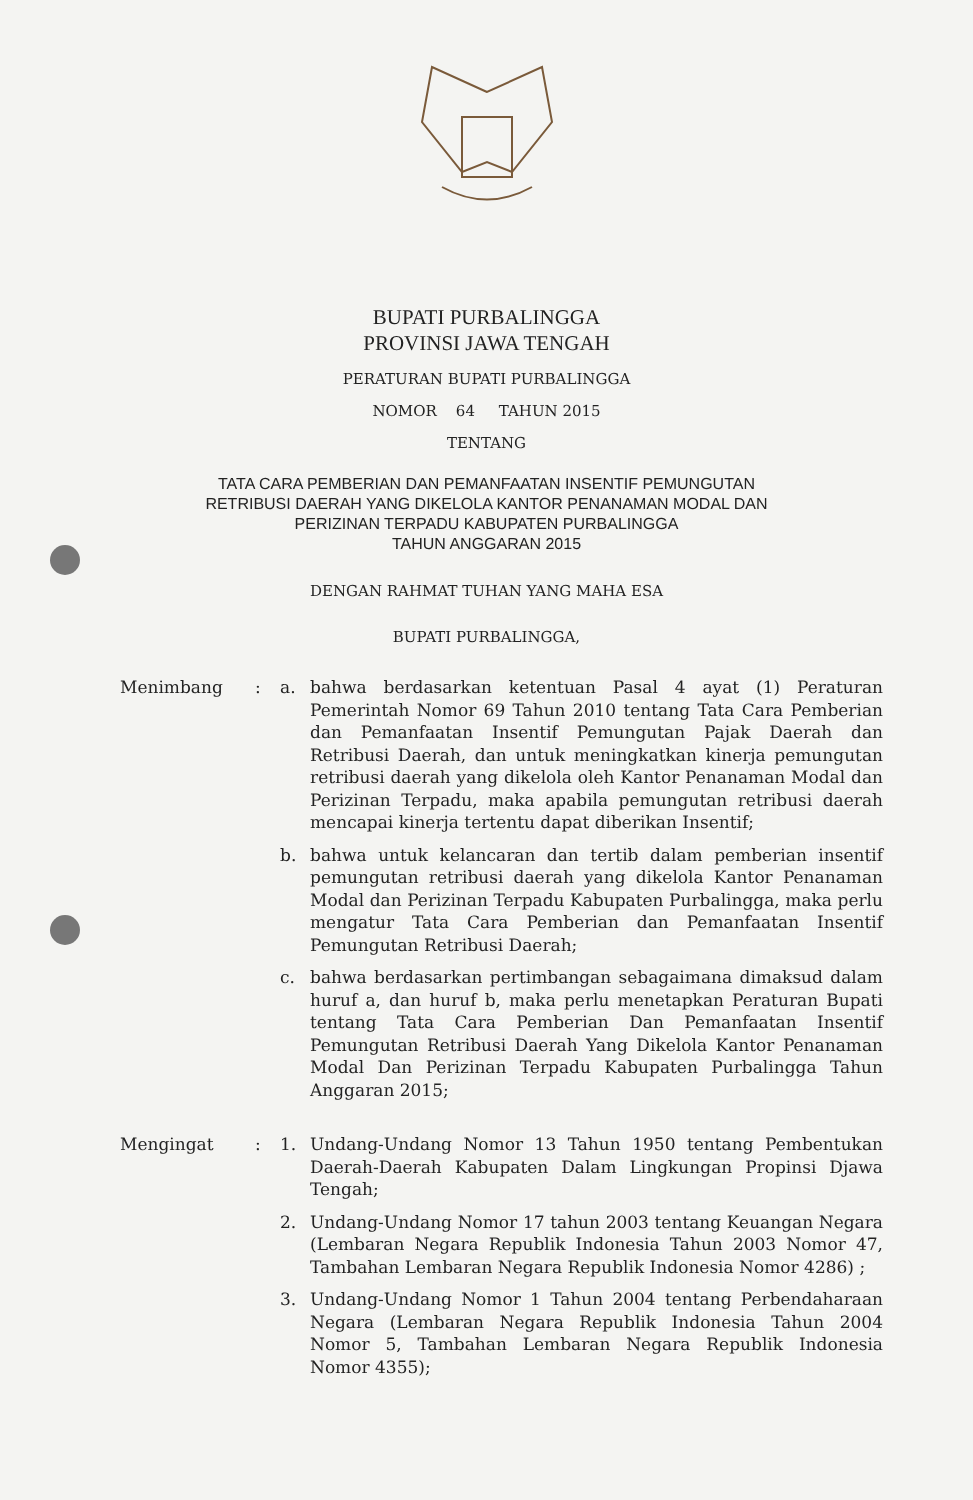BUPATI PURBALINGGA
PROVINSI JAWA TENGAH
PERATURAN BUPATI PURBALINGGA
NOMOR 64 TAHUN 2015
TENTANG
TATA CARA PEMBERIAN DAN PEMANFAATAN INSENTIF PEMUNGUTAN
RETRIBUSI DAERAH YANG DIKELOLA KANTOR PENANAMAN MODAL DAN
PERIZINAN TERPADU KABUPATEN PURBALINGGA
TAHUN ANGGARAN 2015
DENGAN RAHMAT TUHAN YANG MAHA ESA
BUPATI PURBALINGGA,
Menimbang : a. bahwa berdasarkan ketentuan Pasal 4 ayat (1) Peraturan Pemerintah Nomor 69 Tahun 2010 tentang Tata Cara Pemberian dan Pemanfaatan Insentif Pemungutan Pajak Daerah dan Retribusi Daerah, dan untuk meningkatkan kinerja pemungutan retribusi daerah yang dikelola oleh Kantor Penanaman Modal dan Perizinan Terpadu, maka apabila pemungutan retribusi daerah mencapai kinerja tertentu dapat diberikan Insentif;
b. bahwa untuk kelancaran dan tertib dalam pemberian insentif pemungutan retribusi daerah yang dikelola Kantor Penanaman Modal dan Perizinan Terpadu Kabupaten Purbalingga, maka perlu mengatur Tata Cara Pemberian dan Pemanfaatan Insentif Pemungutan Retribusi Daerah;
c. bahwa berdasarkan pertimbangan sebagaimana dimaksud dalam huruf a, dan huruf b, maka perlu menetapkan Peraturan Bupati tentang Tata Cara Pemberian Dan Pemanfaatan Insentif Pemungutan Retribusi Daerah Yang Dikelola Kantor Penanaman Modal Dan Perizinan Terpadu Kabupaten Purbalingga Tahun Anggaran 2015;
Mengingat : 1. Undang-Undang Nomor 13 Tahun 1950 tentang Pembentukan Daerah-Daerah Kabupaten Dalam Lingkungan Propinsi Djawa Tengah;
2. Undang-Undang Nomor 17 tahun 2003 tentang Keuangan Negara (Lembaran Negara Republik Indonesia Tahun 2003 Nomor 47, Tambahan Lembaran Negara Republik Indonesia Nomor 4286) ;
3. Undang-Undang Nomor 1 Tahun 2004 tentang Perbendaharaan Negara (Lembaran Negara Republik Indonesia Tahun 2004 Nomor 5, Tambahan Lembaran Negara Republik Indonesia Nomor 4355);